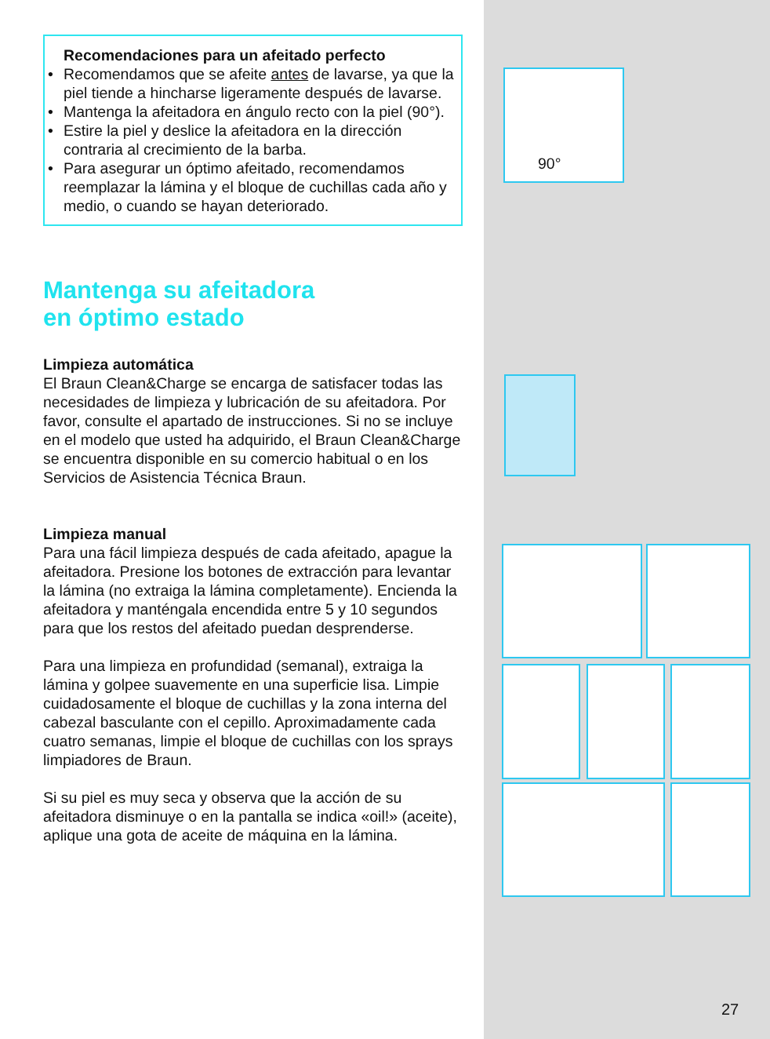90°
Recomendaciones para un afeitado perfecto
• Recomendamos que se afeite antes de lavarse, ya que la piel tiende a hincharse ligeramente después de lavarse.
• Mantenga la afeitadora en ángulo recto con la piel (90°).
• Estire la piel y deslice la afeitadora en la dirección contraria al crecimiento de la barba.
• Para asegurar un óptimo afeitado, recomendamos reemplazar la lámina y el bloque de cuchillas cada año y medio, o cuando se hayan deteriorado.
Mantenga su afeitadora
en óptimo estado
Limpieza automática
El Braun Clean&Charge se encarga de satisfacer todas las necesidades de limpieza y lubricación de su afeitadora. Por favor, consulte el apartado de instrucciones. Si no se incluye en el modelo que usted ha adquirido, el Braun Clean&Charge se encuentra disponible en su comercio habitual o en los Servicios de Asistencia Técnica Braun.
Limpieza manual
Para una fácil limpieza después de cada afeitado, apague la afeitadora. Presione los botones de extracción para levantar la lámina (no extraiga la lámina completamente). Encienda la afeitadora y manténgala encendida entre 5 y 10 segundos para que los restos del afeitado puedan desprenderse.
Para una limpieza en profundidad (semanal), extraiga la lámina y golpee suavemente en una superficie lisa. Limpie cuidadosamente el bloque de cuchillas y la zona interna del cabezal basculante con el cepillo. Aproximadamente cada cuatro semanas, limpie el bloque de cuchillas con los sprays limpiadores de Braun.
Si su piel es muy seca y observa que la acción de su afeitadora disminuye o en la pantalla se indica «oil!» (aceite), aplique una gota de aceite de máquina en la lámina.
27